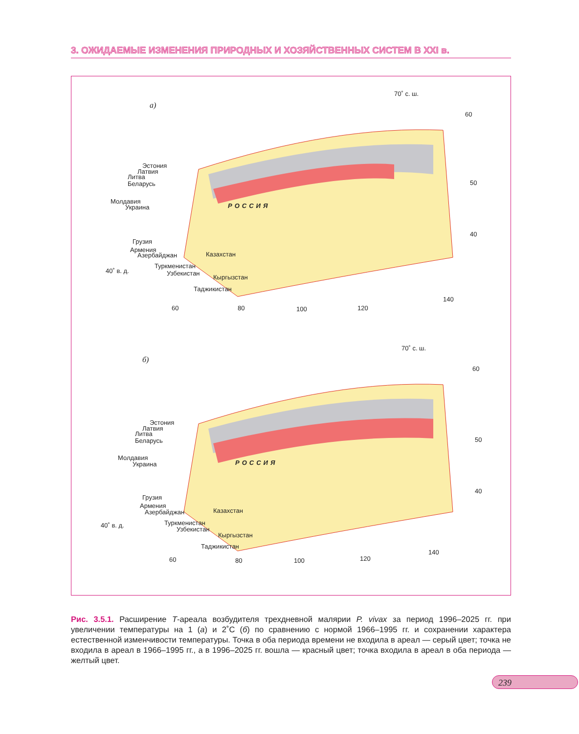3. ОЖИДАЕМЫЕ ИЗМЕНЕНИЯ ПРИРОДНЫХ И ХОЗЯЙСТВЕННЫХ СИСТЕМ В XXI в.
а)
70˚ с. ш.
60
50
40
Эстония
Латвия
Литва
Беларусь
Молдавия
Украина РОССИЯ
Грузия
Армения
Азербайджан Казахстан
40˚ в. д.
Туркменистан
Узбекистан
Кыргызстан
Таджикистан
140
60 80 100 120
б)
70˚ с. ш.
60
50
40
Эстония
Латвия
Литва
Беларусь
Молдавия
Украина РОССИЯ
Грузия
Армения
Азербайджан Казахстан
40˚ в. д. Туркменистан
Узбекистан
Кыргызстан
Таджикистан
140
60 80 100 120
Рис. 3.5.1. Расширение T-ареала возбудителя трехдневной малярии P. vivax за период 1996–2025 гг. при увеличении температуры на 1 (а) и 2˚С (б) по сравнению с нормой 1966–1995 гг. и сохранении характера естественной изменчивости температуры. Точка в оба периода времени не входила в ареал — серый цвет; точка не входила в ареал в 1966–1995 гг., а в 1996–2025 гг. вошла — красный цвет; точка входила в ареал в оба периода — желтый цвет.
239